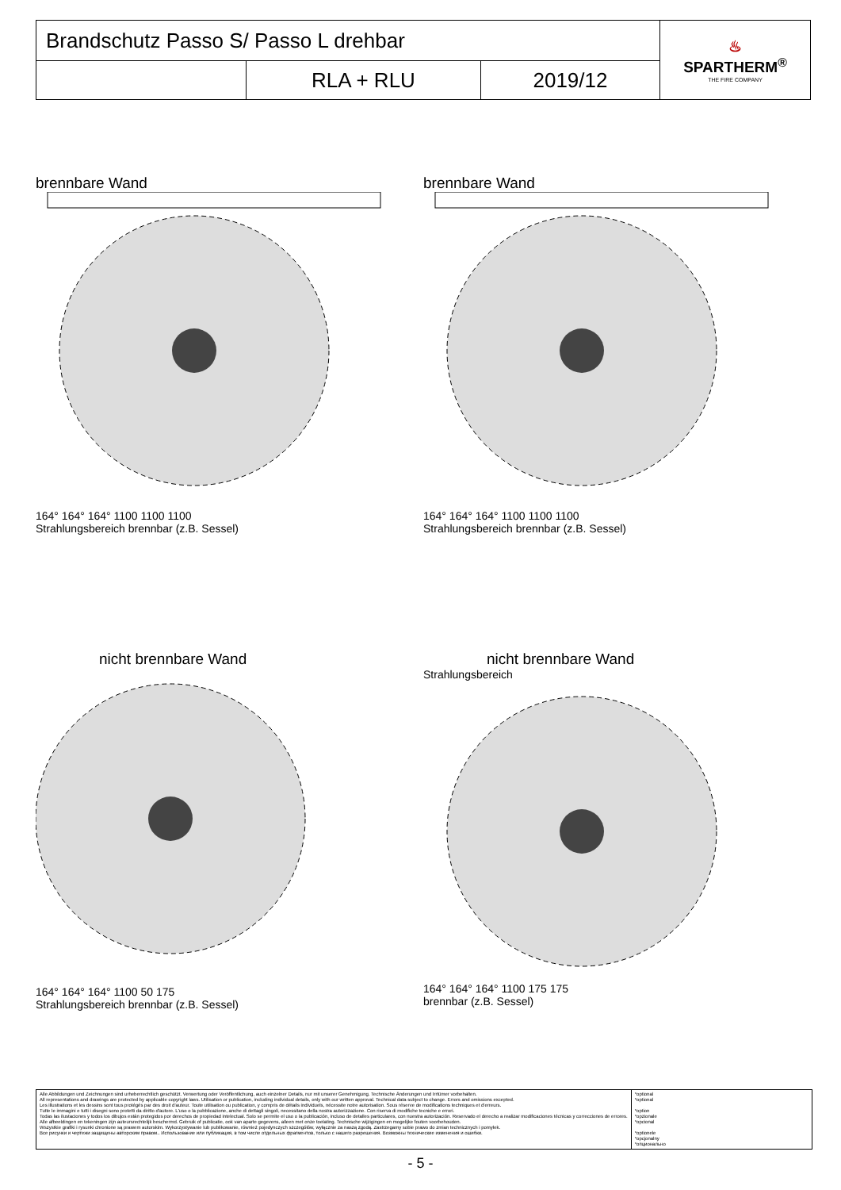| Brandschutz Passo S/ Passo L drehbar | | | ♨ SPARTHERM<sup>®</sup> THE FIRE COMPANY |
| | RLA + RLU | 2019/12 | |
brennbare Wand
164° 164° 164° 1100 1100 1100
Strahlungsbereich brennbar (z.B. Sessel)
brennbare Wand
164° 164° 164° 1100 1100 1100
Strahlungsbereich brennbar (z.B. Sessel)
nicht brennbare Wand
164° 164° 164° 1100 50 175
Strahlungsbereich brennbar (z.B. Sessel)
nicht brennbare Wand
Strahlungsbereich
164° 164° 164° 1100 175 175
brennbar (z.B. Sessel)
Alle Abbildungen und Zeichnungen sind urheberrechtlich geschützt. Verwertung oder Veröffentlichung, auch einzelner Details, nur mit unserer Genehmigung. Technische Änderungen und Irrtümer vorbehalten.
All representations and drawings are protected by applicable copyright laws. Utilisation or publication, including individual details, only with our written approval. Technical data subject to change. Errors and omissions excepted.
Les illustrations et les dessins sont tous protégés par des droit d'auteur. Toute utilisation ou publication, y compris de détails individuels, nécessite notre autorisation. Sous réserve de modifications techniques et d'erreurs.
Tutte le immagini e tutti i disegni sono protetti da diritto d'autore. L'uso o la pubblicazione, anche di dettagli singoli, necessitano della nostra autorizzazione. Con riserva di modifiche tecniche e errori.
Todas las ilustaciones y todos los dibujos están protegidos por derechos de propiedad intelectual. Solo se permite el uso o la publicación, incluso de detalles particulares, con nuestra autorización. Reservado el derecho a realizar modificaciones técnicas y correcciones de errores.
Alle afbeeldingen en tekeningen zijn auteursrechtelijk beschermd. Gebruik of publicatie, ook van aparte gegevens, alleen met onze toelating. Technische wijzigingen en mogelijke fouten voorbehouden.
Wszystkie grafiki i rysunki chronione są prawem autorskim. Wykorzystywanie lub publikowanie, również pojedynczych szczegółów, wyłącznie za naszą zgodą. Zastrzegamy sobie prawo do zmian technicznych i pomyłek.
Все рисунки и чертежи защищены авторским правом.. Использование или публикация, в том числе отдельных фрагментов, только с нашего разрешения. Возможны технические изменения и ошибки.
*optional
*optional
*option
*opzionale
*opcional
*optionele
*opcjonalny
*опционально
- 5 -